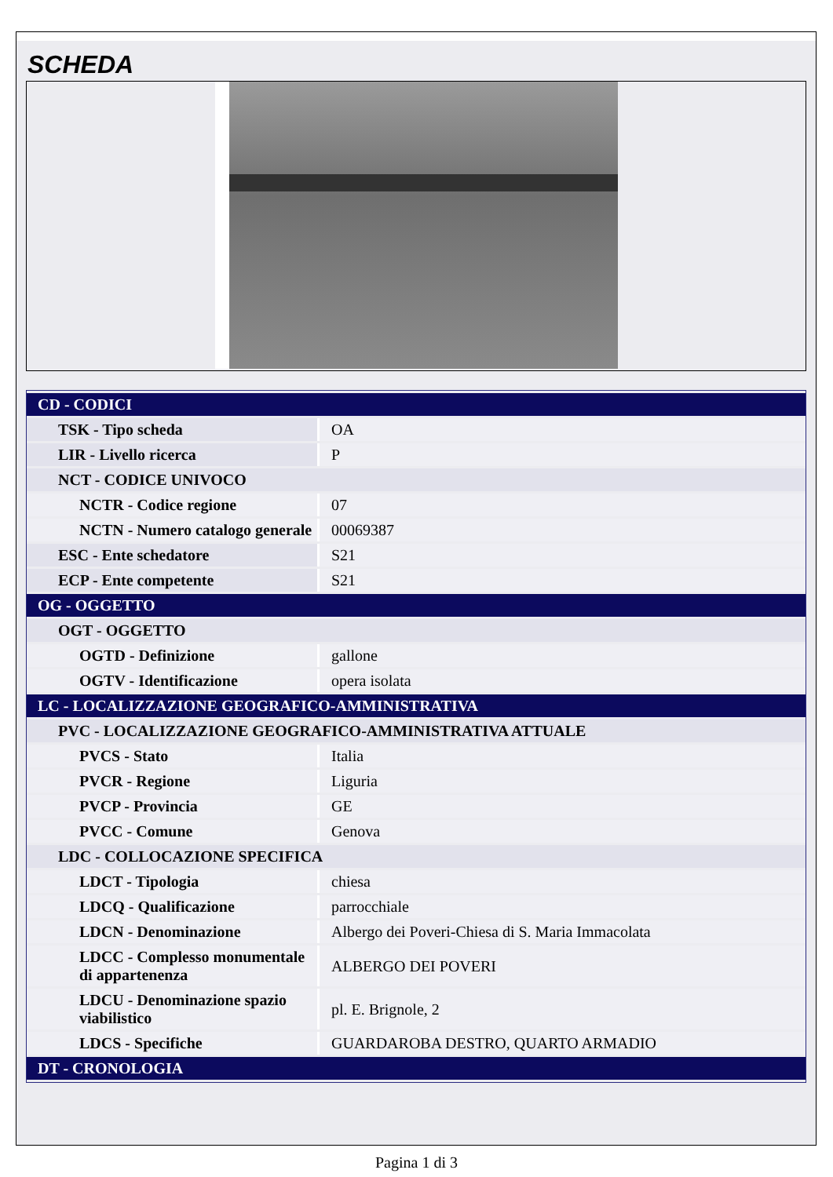SCHEDA
| CD - CODICI | |
| TSK - Tipo scheda | OA |
| LIR - Livello ricerca | P |
| NCT - CODICE UNIVOCO | |
| NCTR - Codice regione | 07 |
| NCTN - Numero catalogo generale | 00069387 |
| ESC - Ente schedatore | S21 |
| ECP - Ente competente | S21 |
| OG - OGGETTO | |
| OGT - OGGETTO | |
| OGTD - Definizione | gallone |
| OGTV - Identificazione | opera isolata |
| LC - LOCALIZZAZIONE GEOGRAFICO-AMMINISTRATIVA | |
| PVC - LOCALIZZAZIONE GEOGRAFICO-AMMINISTRATIVA ATTUALE | |
| PVCS - Stato | Italia |
| PVCR - Regione | Liguria |
| PVCP - Provincia | GE |
| PVCC - Comune | Genova |
| LDC - COLLOCAZIONE SPECIFICA | |
| LDCT - Tipologia | chiesa |
| LDCQ - Qualificazione | parrocchiale |
| LDCN - Denominazione | Albergo dei Poveri-Chiesa di S. Maria Immacolata |
| LDCC - Complesso monumentale di appartenenza | ALBERGO DEI POVERI |
| LDCU - Denominazione spazio viabilistico | pl. E. Brignole, 2 |
| LDCS - Specifiche | GUARDAROBA DESTRO, QUARTO ARMADIO |
| DT - CRONOLOGIA | |
Pagina 1 di 3